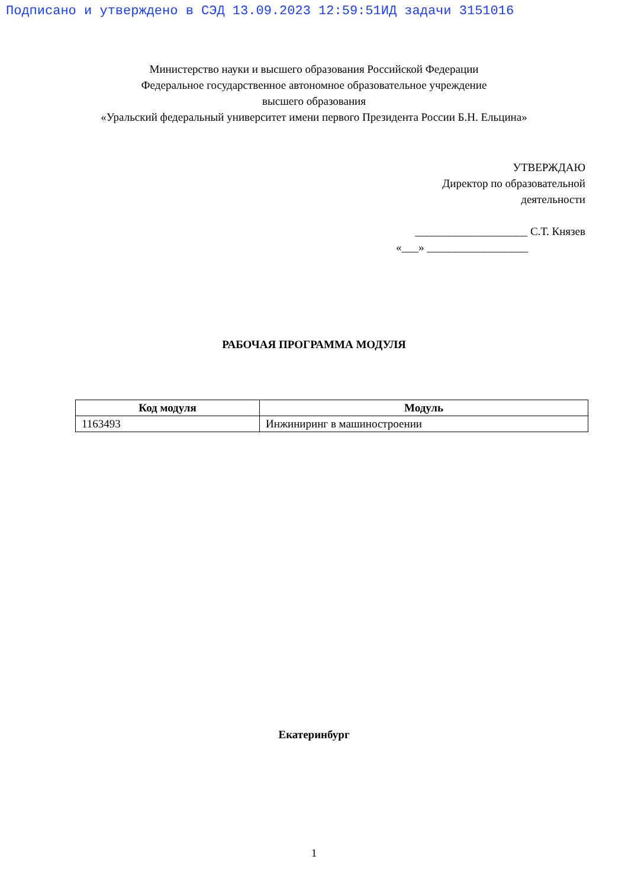Подписано и утверждено в СЭД 13.09.2023 12:59:51ИД задачи 3151016
Министерство науки и высшего образования Российской Федерации
Федеральное государственное автономное образовательное учреждение
высшего образования
«Уральский федеральный университет имени первого Президента России Б.Н. Ельцина»
УТВЕРЖДАЮ
Директор по образовательной
деятельности
____________________ С.Т. Князев
«___» __________________
РАБОЧАЯ ПРОГРАММА МОДУЛЯ
| Код модуля | Модуль |
| --- | --- |
| 1163493 | Инжиниринг в машиностроении |
Екатеринбург
1